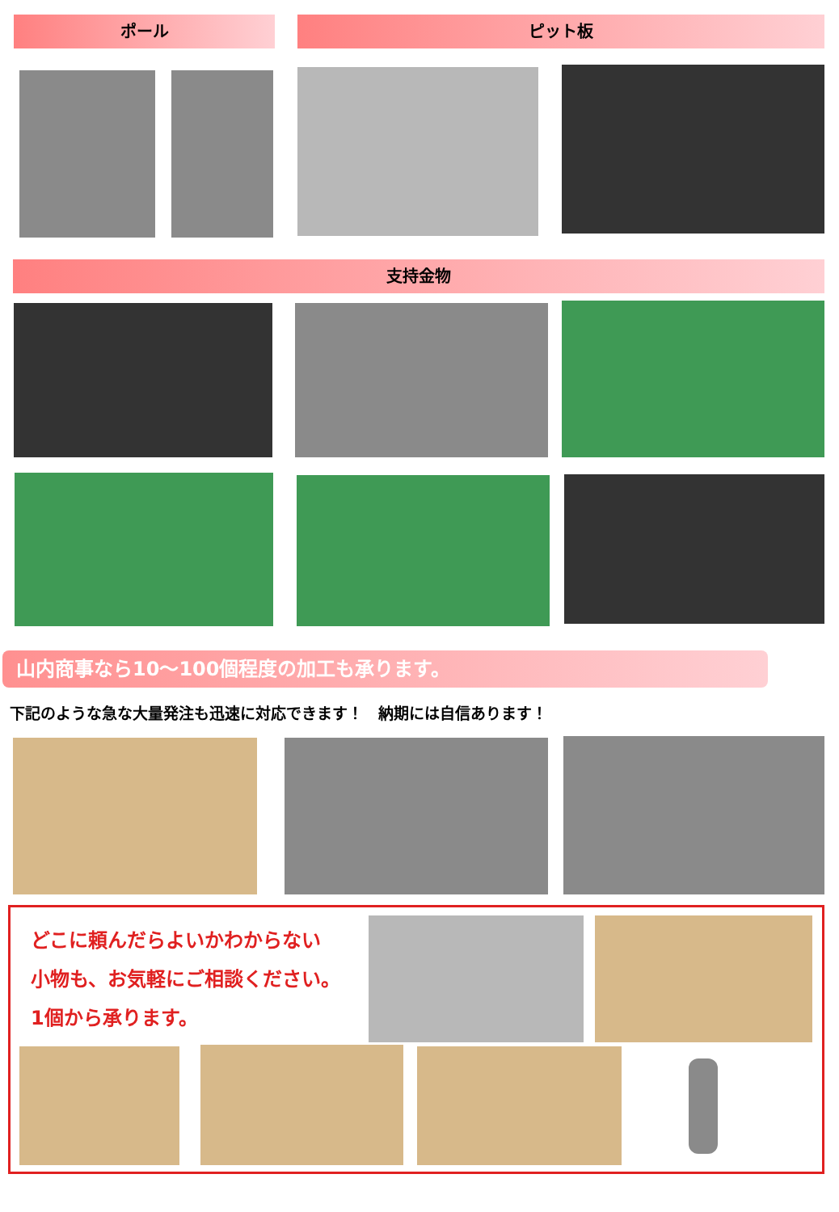ポール ピット板
支持金物
山内商事なら10～100個程度の加工も承ります。
下記のような急な大量発注も迅速に対応できます！　納期には自信あります！
どこに頼んだらよいかわからない
小物も、お気軽にご相談ください。
1個から承ります。